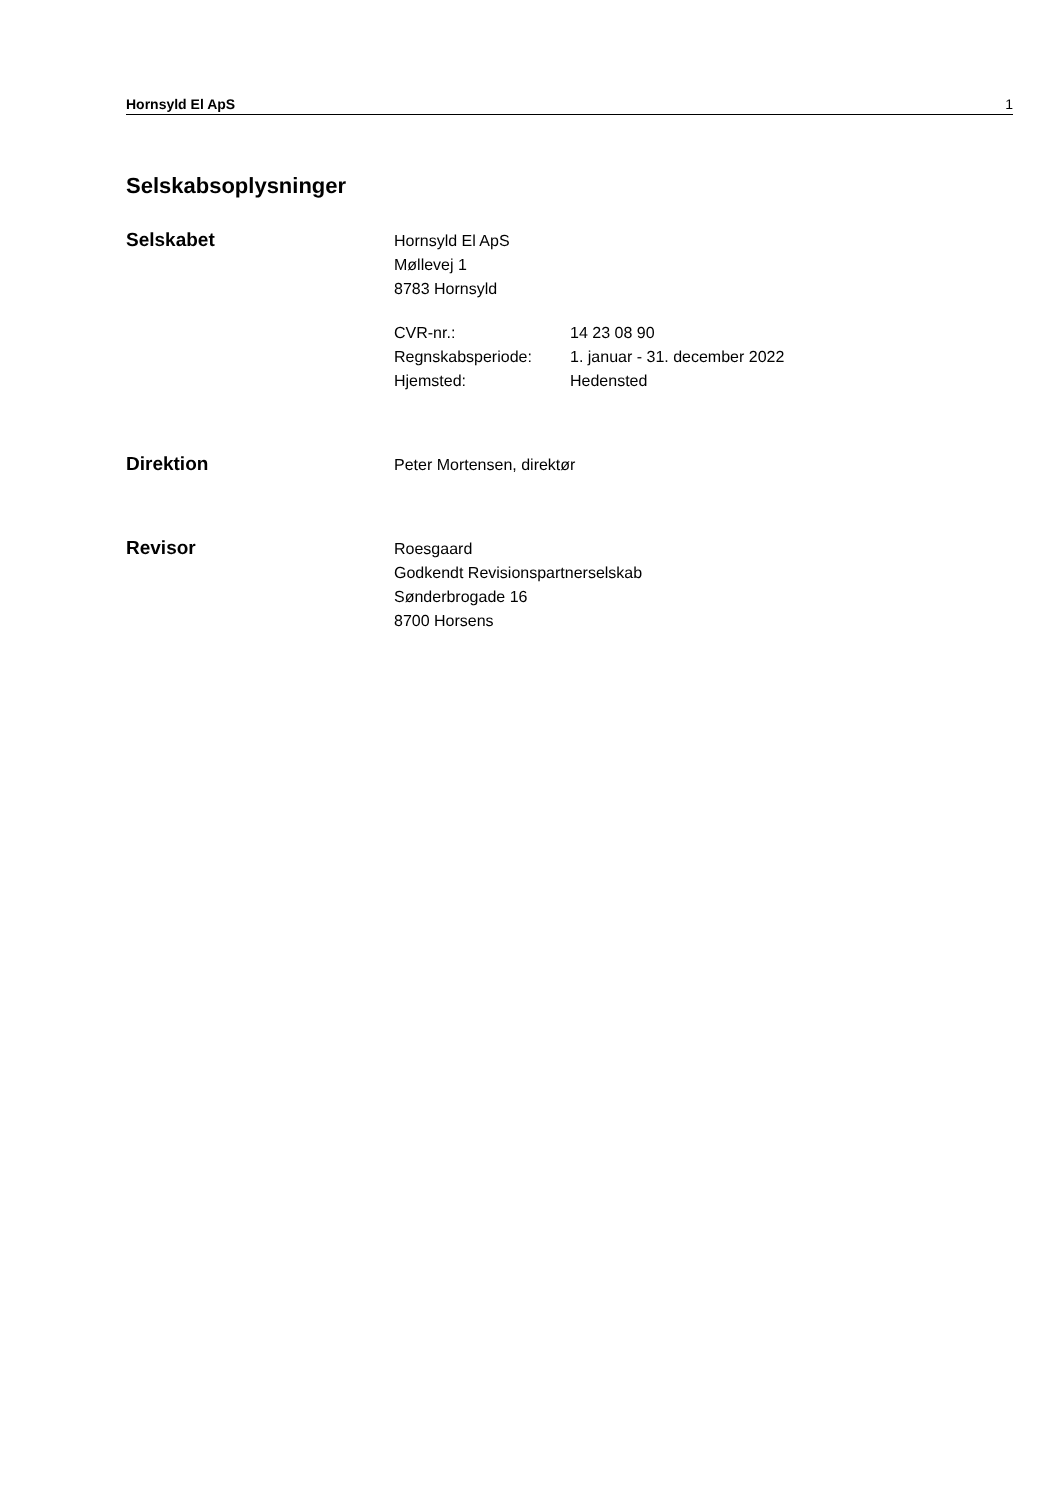Hornsyld El ApS 1
Selskabsoplysninger
Selskabet
Hornsyld El ApS
Møllevej 1
8783 Hornsyld
| CVR-nr.: | 14 23 08 90 |
| Regnskabsperiode: | 1. januar - 31. december 2022 |
| Hjemsted: | Hedensted |
Direktion
Peter Mortensen, direktør
Revisor
Roesgaard
Godkendt Revisionspartnerselskab
Sønderbrogade 16
8700 Horsens